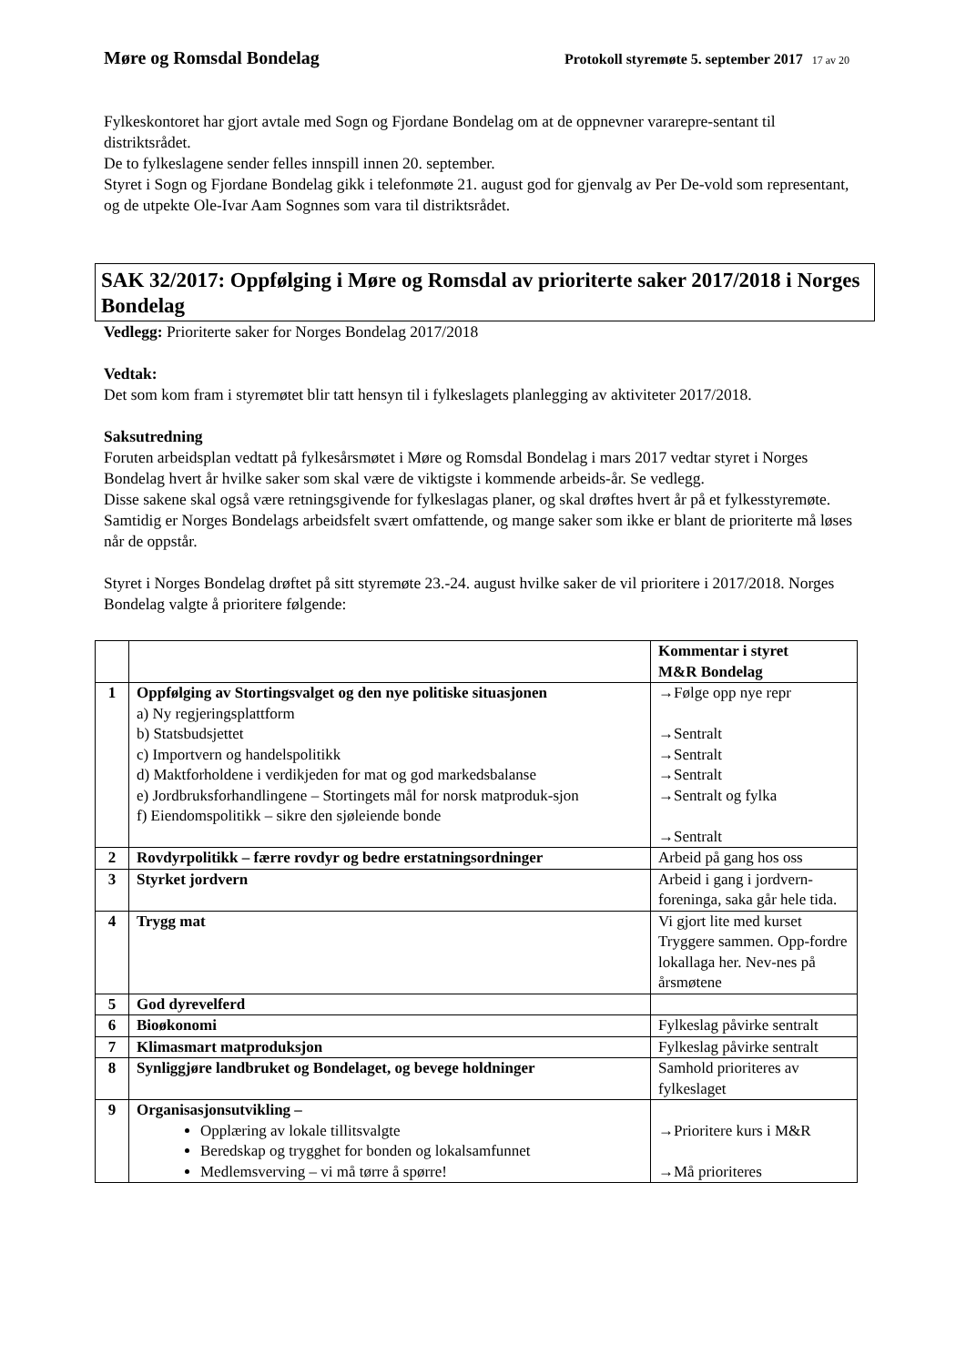Møre og Romsdal Bondelag Protokoll styremøte 5. september 2017 17 av 20
Fylkeskontoret har gjort avtale med Sogn og Fjordane Bondelag om at de oppnevner vararepre-sentant til distriktsrådet.
De to fylkeslagene sender felles innspill innen 20. september.
Styret i Sogn og Fjordane Bondelag gikk i telefonmøte 21. august god for gjenvalg av Per De-vold som representant, og de utpekte Ole-Ivar Aam Sognnes som vara til distriktsrådet.
SAK 32/2017: Oppfølging i Møre og Romsdal av prioriterte saker 2017/2018 i Norges Bondelag
Vedlegg: Prioriterte saker for Norges Bondelag 2017/2018
Vedtak:
Det som kom fram i styremøtet blir tatt hensyn til i fylkeslagets planlegging av aktiviteter 2017/2018.
Saksutredning
Foruten arbeidsplan vedtatt på fylkesårsmøtet i Møre og Romsdal Bondelag i mars 2017 vedtar styret i Norges Bondelag hvert år hvilke saker som skal være de viktigste i kommende arbeids-år. Se vedlegg.
Disse sakene skal også være retningsgivende for fylkeslagas planer, og skal drøftes hvert år på et fylkesstyremøte. Samtidig er Norges Bondelags arbeidsfelt svært omfattende, og mange saker som ikke er blant de prioriterte må løses når de oppstår.
Styret i Norges Bondelag drøftet på sitt styremøte 23.-24. august hvilke saker de vil prioritere i 2017/2018. Norges Bondelag valgte å prioritere følgende:
| | | Kommentar i styret M&R Bondelag |
| --- | --- | --- |
| 1 | Oppfølging av Stortingsvalget og den nye politiske situasjonen a) Ny regjeringsplattform b) Statsbudsjettet c) Importvern og handelspolitikk d) Maktforholdene i verdikjeden for mat og god markedsbalanse e) Jordbruksforhandlingene – Stortingets mål for norsk matproduk-sjon f) Eiendomspolitikk – sikre den sjøleiende bonde | →Følge opp nye repr →Sentralt →Sentralt →Sentralt →Sentralt og fylka →Sentralt |
| 2 | Rovdyrpolitikk – færre rovdyr og bedre erstatningsordninger | Arbeid på gang hos oss |
| 3 | Styrket jordvern | Arbeid i gang i jordvern-foreninga, saka går hele tida. |
| 4 | Trygg mat | Vi gjort lite med kurset Tryggere sammen. Opp-fordre lokallaga her. Nev-nes på årsmøtene |
| 5 | God dyrevelferd | |
| 6 | Bioøkonomi | Fylkeslag påvirke sentralt |
| 7 | Klimasmart matproduksjon | Fylkeslag påvirke sentralt |
| 8 | Synliggjøre landbruket og Bondelaget, og bevege holdninger | Samhold prioriteres av fylkeslaget |
| 9 | Organisasjonsutvikling – Opplæring av lokale tillitsvalgte Beredskap og trygghet for bonden og lokalsamfunnet Medlemsverving – vi må tørre å spørre! | →Prioritere kurs i M&R →Må prioriteres |